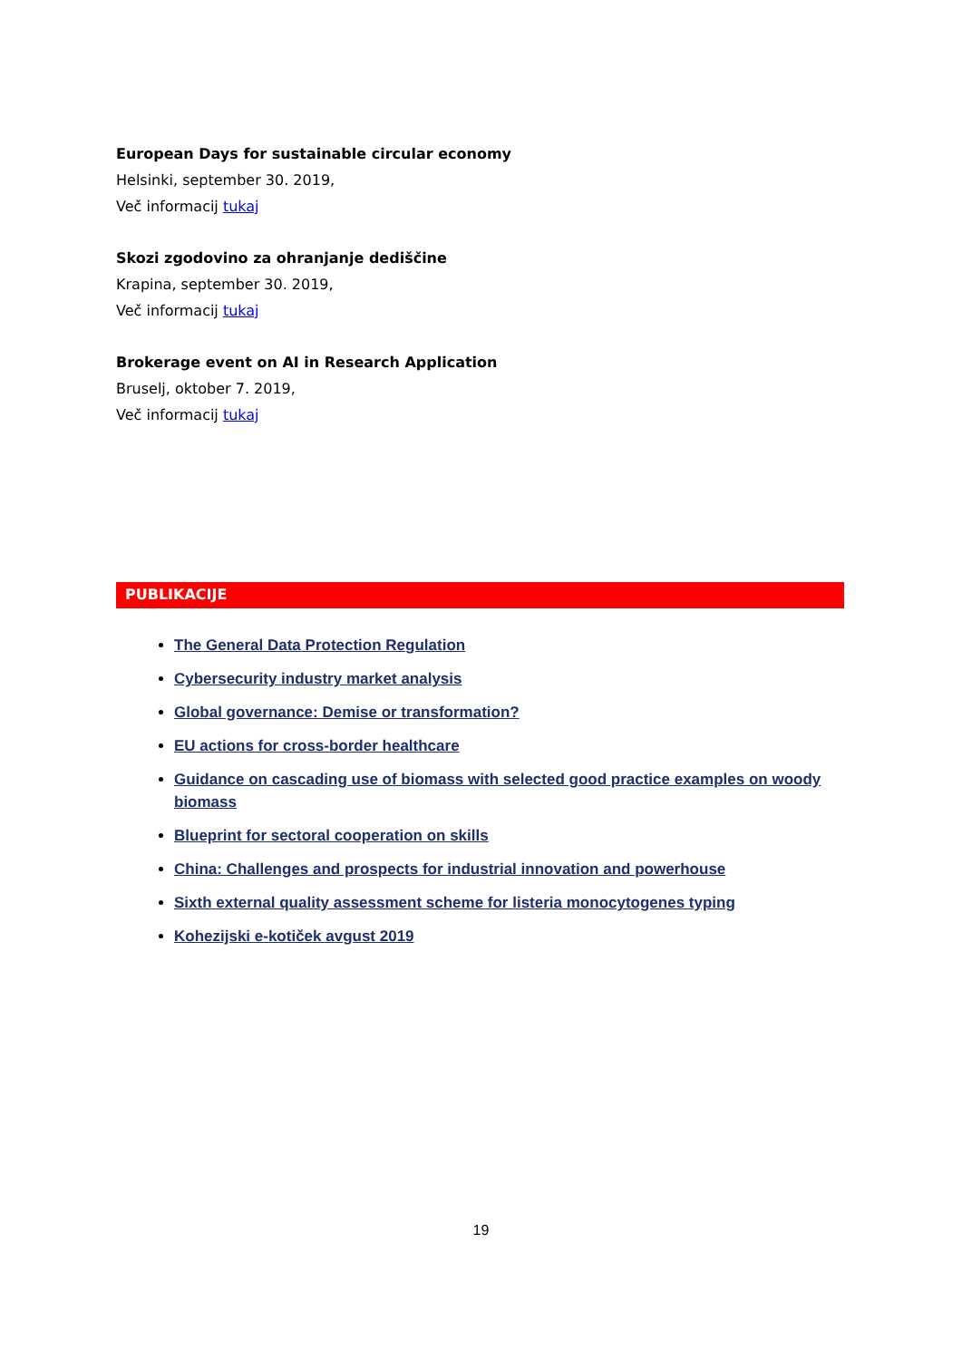European Days for sustainable circular economy
Helsinki, september 30. 2019,
Več informacij tukaj
Skozi zgodovino za ohranjanje dediščine
Krapina, september 30. 2019,
Več informacij tukaj
Brokerage event on AI in Research Application
Bruselj, oktober 7. 2019,
Več informacij tukaj
PUBLIKACIJE
The General Data Protection Regulation
Cybersecurity industry market analysis
Global governance: Demise or transformation?
EU actions for cross-border healthcare
Guidance on cascading use of biomass with selected good practice examples on woody biomass
Blueprint for sectoral cooperation on skills
China: Challenges and prospects for industrial innovation and powerhouse
Sixth external quality assessment scheme for listeria monocytogenes typing
Kohezijski e-kotiček avgust 2019
19